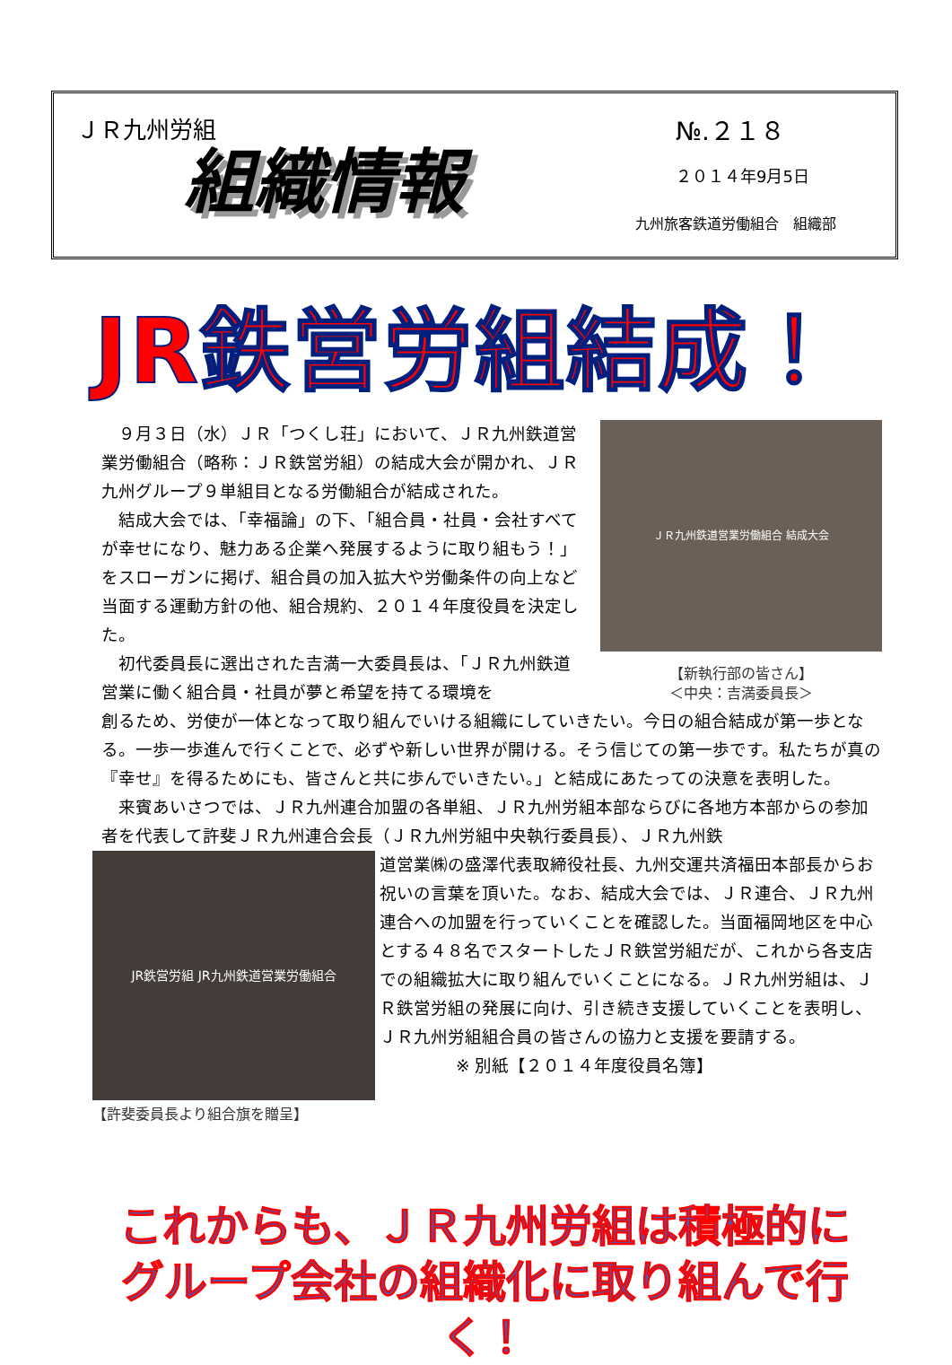ＪＲ九州労組
組織情報
№.２１８
２０１４年9月5日
九州旅客鉄道労働組合　組織部
JR鉄営労組結成！
９月３日（水）ＪＲ「つくし荘」において、ＪＲ九州鉄道営業労働組合（略称：ＪＲ鉄営労組）の結成大会が開かれ、ＪＲ九州グループ９単組目となる労働組合が結成された。
結成大会では、「幸福論」の下、「組合員・社員・会社すべてが幸せになり、魅力ある企業へ発展するように取り組もう！」をスローガンに掲げ、組合員の加入拡大や労働条件の向上など当面する運動方針の他、組合規約、２０１４年度役員を決定した。
初代委員長に選出された吉満一大委員長は、「ＪＲ九州鉄道営業に働く組合員・社員が夢と希望を持てる環境を
ＪＲ九州鉄道営業労働組合 結成大会
【新執行部の皆さん】
＜中央：吉満委員長＞
創るため、労使が一体となって取り組んでいける組織にしていきたい。今日の組合結成が第一歩となる。一歩一歩進んで行くことで、必ずや新しい世界が開ける。そう信じての第一歩です。私たちが真の『幸せ』を得るためにも、皆さんと共に歩んでいきたい。」と結成にあたっての決意を表明した。
来賓あいさつでは、ＪＲ九州連合加盟の各単組、ＪＲ九州労組本部ならびに各地方本部からの参加者を代表して許斐ＪＲ九州連合会長（ＪＲ九州労組中央執行委員長）、ＪＲ九州鉄
JR鉄営労組 JR九州鉄道営業労働組合
【許斐委員長より組合旗を贈呈】
道営業㈱の盛澤代表取締役社長、九州交運共済福田本部長からお祝いの言葉を頂いた。なお、結成大会では、ＪＲ連合、ＪＲ九州連合への加盟を行っていくことを確認した。当面福岡地区を中心とする４８名でスタートしたＪＲ鉄営労組だが、これから各支店での組織拡大に取り組んでいくことになる。ＪＲ九州労組は、ＪＲ鉄営労組の発展に向け、引き続き支援していくことを表明し、ＪＲ九州労組組合員の皆さんの協力と支援を要請する。
※ 別紙【２０１４年度役員名簿】
これからも、ＪＲ九州労組は積極的に
グループ会社の組織化に取り組んで行く！